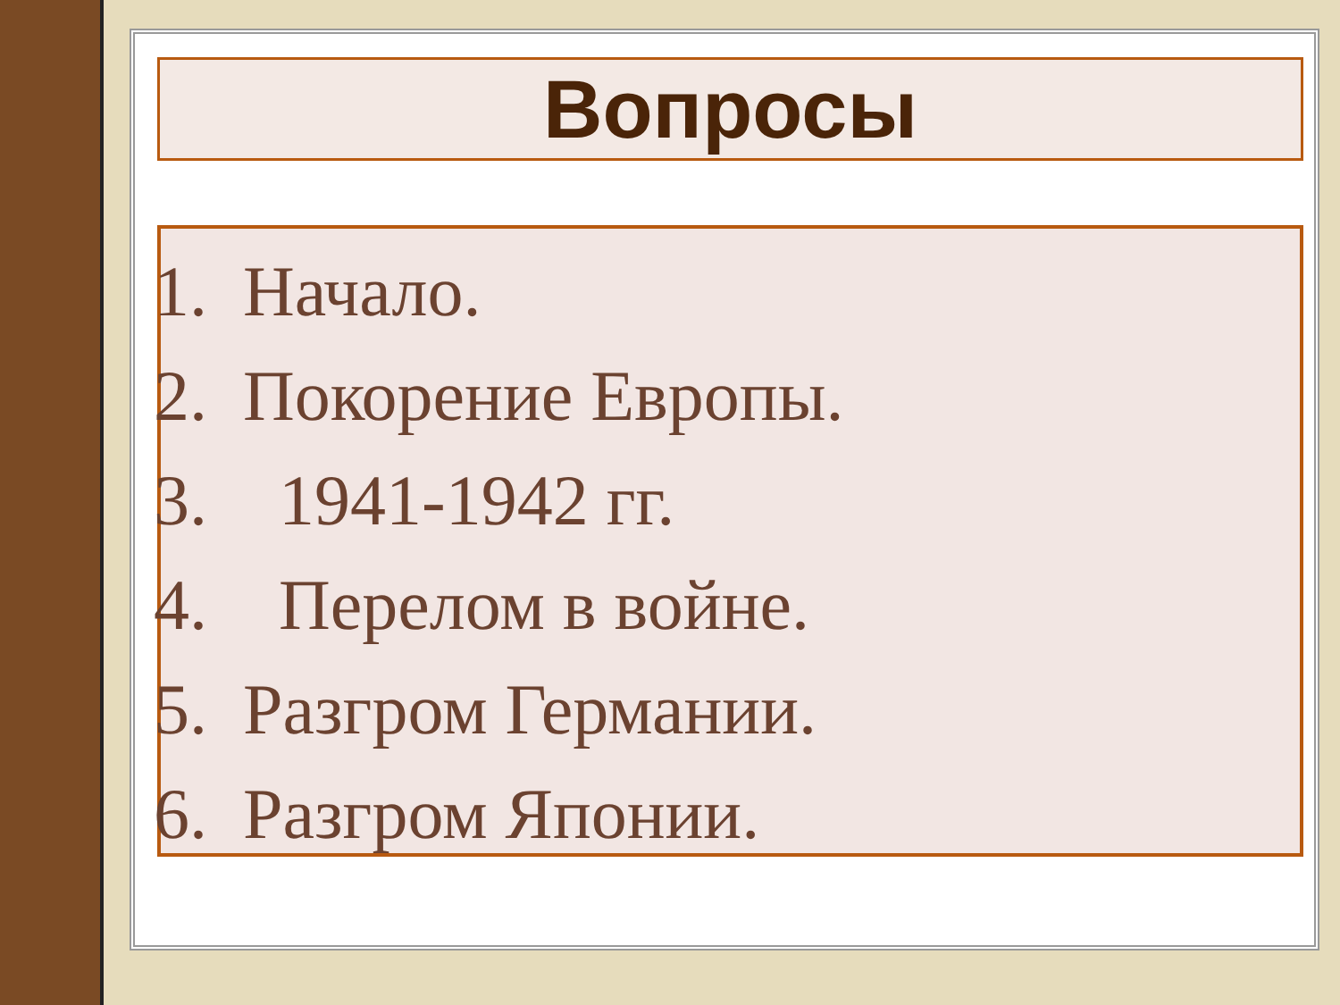Вопросы
1. Начало.
2. Покорение Европы.
3. 1941-1942 гг.
4. Перелом в войне.
5. Разгром Германии.
6. Разгром Японии.